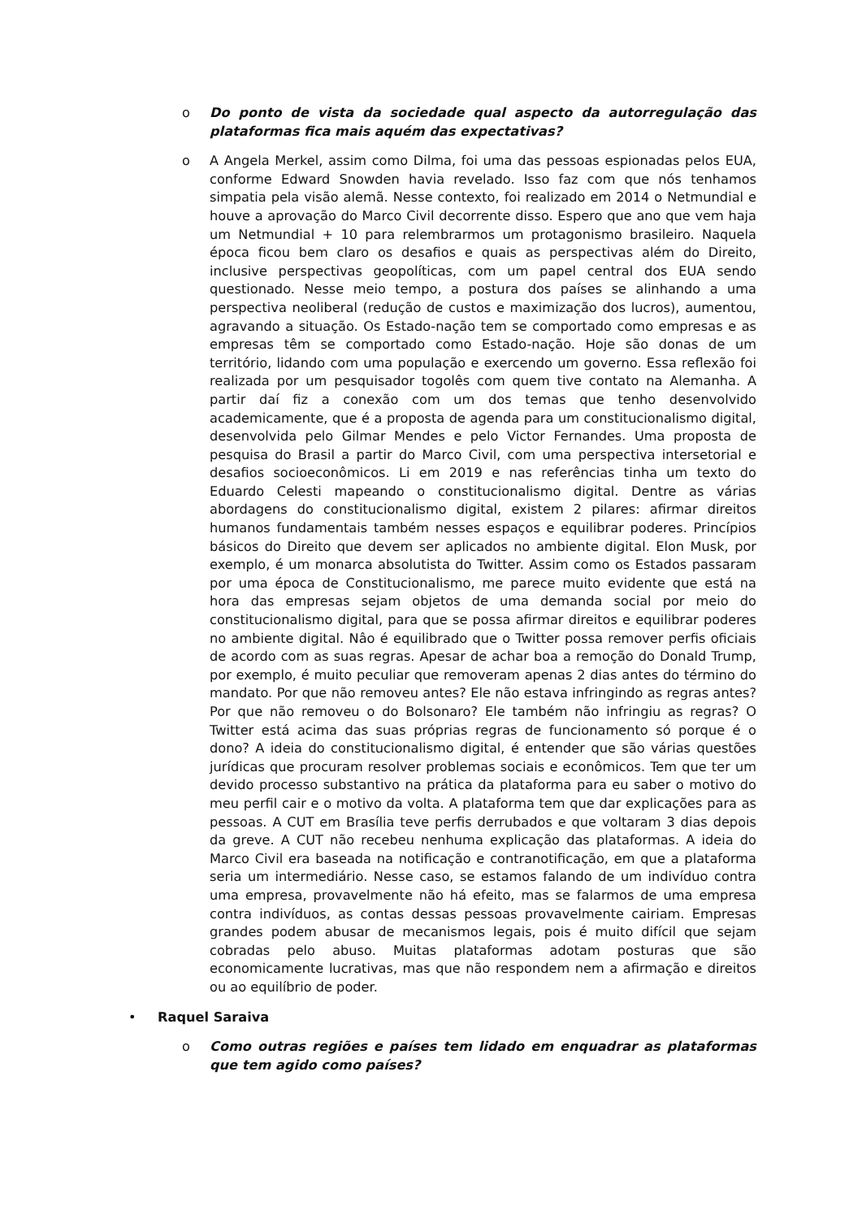o Do ponto de vista da sociedade qual aspecto da autorregulação das plataformas fica mais aquém das expectativas?
o A Angela Merkel, assim como Dilma, foi uma das pessoas espionadas pelos EUA, conforme Edward Snowden havia revelado. Isso faz com que nós tenhamos simpatia pela visão alemã. Nesse contexto, foi realizado em 2014 o Netmundial e houve a aprovação do Marco Civil decorrente disso. Espero que ano que vem haja um Netmundial + 10 para relembrarmos um protagonismo brasileiro. Naquela época ficou bem claro os desafios e quais as perspectivas além do Direito, inclusive perspectivas geopolíticas, com um papel central dos EUA sendo questionado. Nesse meio tempo, a postura dos países se alinhando a uma perspectiva neoliberal (redução de custos e maximização dos lucros), aumentou, agravando a situação. Os Estado-nação tem se comportado como empresas e as empresas têm se comportado como Estado-nação. Hoje são donas de um território, lidando com uma população e exercendo um governo. Essa reflexão foi realizada por um pesquisador togolês com quem tive contato na Alemanha. A partir daí fiz a conexão com um dos temas que tenho desenvolvido academicamente, que é a proposta de agenda para um constitucionalismo digital, desenvolvida pelo Gilmar Mendes e pelo Victor Fernandes. Uma proposta de pesquisa do Brasil a partir do Marco Civil, com uma perspectiva intersetorial e desafios socioeconômicos. Li em 2019 e nas referências tinha um texto do Eduardo Celesti mapeando o constitucionalismo digital. Dentre as várias abordagens do constitucionalismo digital, existem 2 pilares: afirmar direitos humanos fundamentais também nesses espaços e equilibrar poderes. Princípios básicos do Direito que devem ser aplicados no ambiente digital. Elon Musk, por exemplo, é um monarca absolutista do Twitter. Assim como os Estados passaram por uma época de Constitucionalismo, me parece muito evidente que está na hora das empresas sejam objetos de uma demanda social por meio do constitucionalismo digital, para que se possa afirmar direitos e equilibrar poderes no ambiente digital. Nâo é equilibrado que o Twitter possa remover perfis oficiais de acordo com as suas regras. Apesar de achar boa a remoção do Donald Trump, por exemplo, é muito peculiar que removeram apenas 2 dias antes do término do mandato. Por que não removeu antes? Ele não estava infringindo as regras antes? Por que não removeu o do Bolsonaro? Ele também não infringiu as regras? O Twitter está acima das suas próprias regras de funcionamento só porque é o dono? A ideia do constitucionalismo digital, é entender que são várias questões jurídicas que procuram resolver problemas sociais e econômicos. Tem que ter um devido processo substantivo na prática da plataforma para eu saber o motivo do meu perfil cair e o motivo da volta. A plataforma tem que dar explicações para as pessoas. A CUT em Brasília teve perfis derrubados e que voltaram 3 dias depois da greve. A CUT não recebeu nenhuma explicação das plataformas. A ideia do Marco Civil era baseada na notificação e contranotificação, em que a plataforma seria um intermediário. Nesse caso, se estamos falando de um indivíduo contra uma empresa, provavelmente não há efeito, mas se falarmos de uma empresa contra indivíduos, as contas dessas pessoas provavelmente cairiam. Empresas grandes podem abusar de mecanismos legais, pois é muito difícil que sejam cobradas pelo abuso. Muitas plataformas adotam posturas que são economicamente lucrativas, mas que não respondem nem a afirmação e direitos ou ao equilíbrio de poder.
• Raquel Saraiva
o Como outras regiões e países tem lidado em enquadrar as plataformas que tem agido como países?